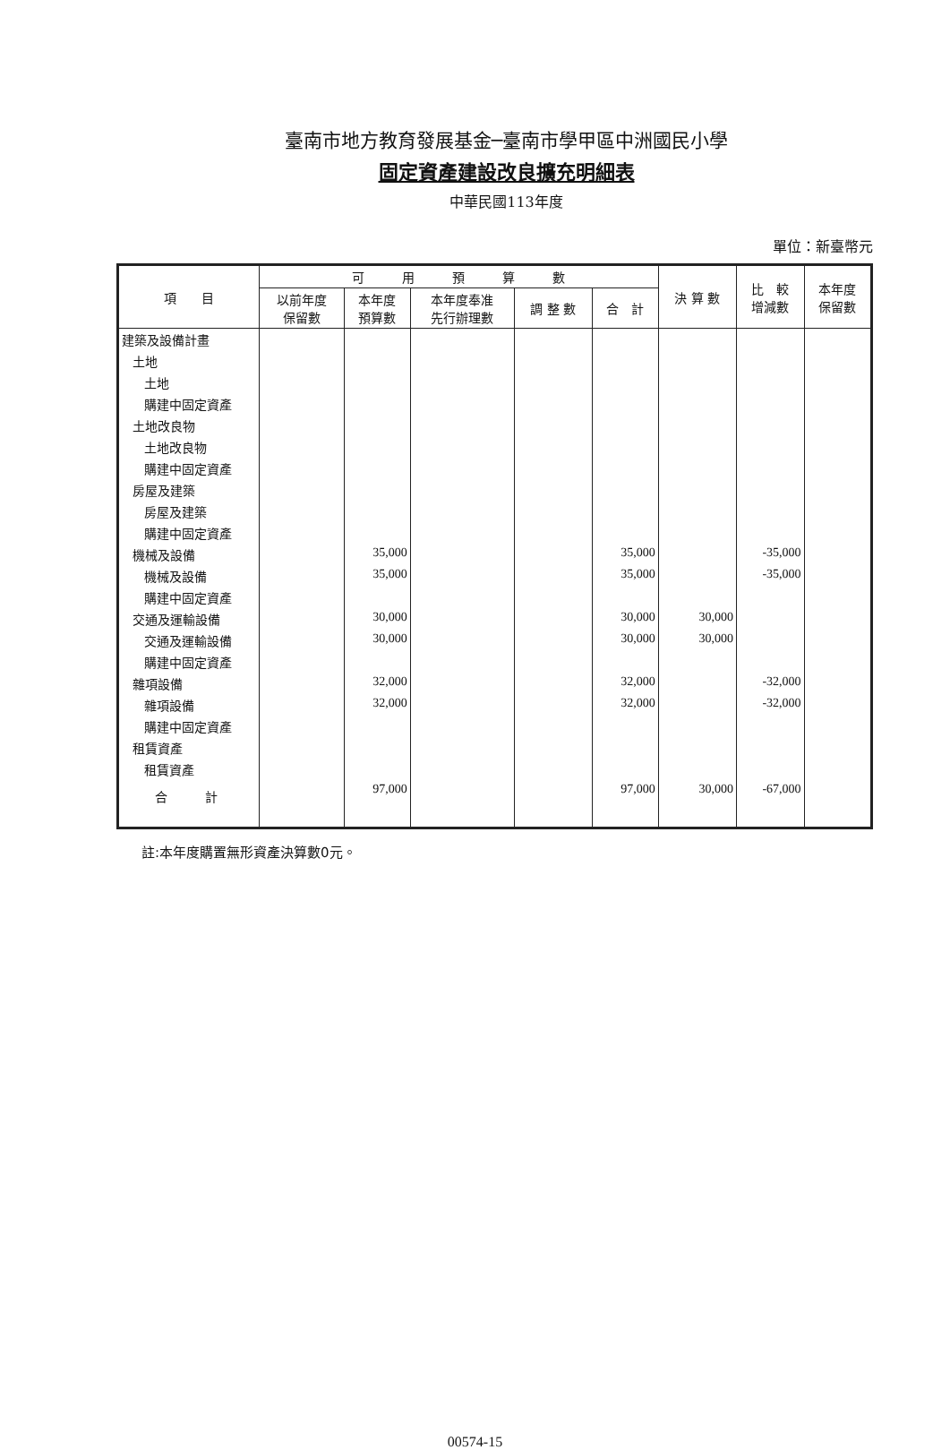臺南市地方教育發展基金─臺南市學甲區中洲國民小學
固定資產建設改良擴充明細表
中華民國113年度
單位：新臺幣元
| 項 目 | 可 用 預 算 數 | | | | | 決 算 數 | 比 較 增減數 | 本年度 保留數 |
| --- | --- | --- | --- | --- | --- | --- | --- | --- |
| | 以前年度 保留數 | 本年度 預算數 | 本年度奉准 先行辦理數 | 調 整 數 | 合 計 | | | |
| 建築及設備計畫 | | | | | | | | |
| 土地 | | | | | | | | |
| 土地 | | | | | | | | |
| 購建中固定資產 | | | | | | | | |
| 土地改良物 | | | | | | | | |
| 土地改良物 | | | | | | | | |
| 購建中固定資產 | | | | | | | | |
| 房屋及建築 | | | | | | | | |
| 房屋及建築 | | | | | | | | |
| 購建中固定資產 | | | | | | | | |
| 機械及設備 | | 35,000 | | | 35,000 | | -35,000 | |
| 機械及設備 | | 35,000 | | | 35,000 | | -35,000 | |
| 購建中固定資產 | | | | | | | | |
| 交通及運輸設備 | | 30,000 | | | 30,000 | 30,000 | | |
| 交通及運輸設備 | | 30,000 | | | 30,000 | 30,000 | | |
| 購建中固定資產 | | | | | | | | |
| 雜項設備 | | 32,000 | | | 32,000 | | -32,000 | |
| 雜項設備 | | 32,000 | | | 32,000 | | -32,000 | |
| 購建中固定資產 | | | | | | | | |
| 租賃資產 | | | | | | | | |
| 租賃資產 | | | | | | | | |
| 合 計 | | 97,000 | | | 97,000 | 30,000 | -67,000 | |
註:本年度購置無形資產決算數0元。
00574-15